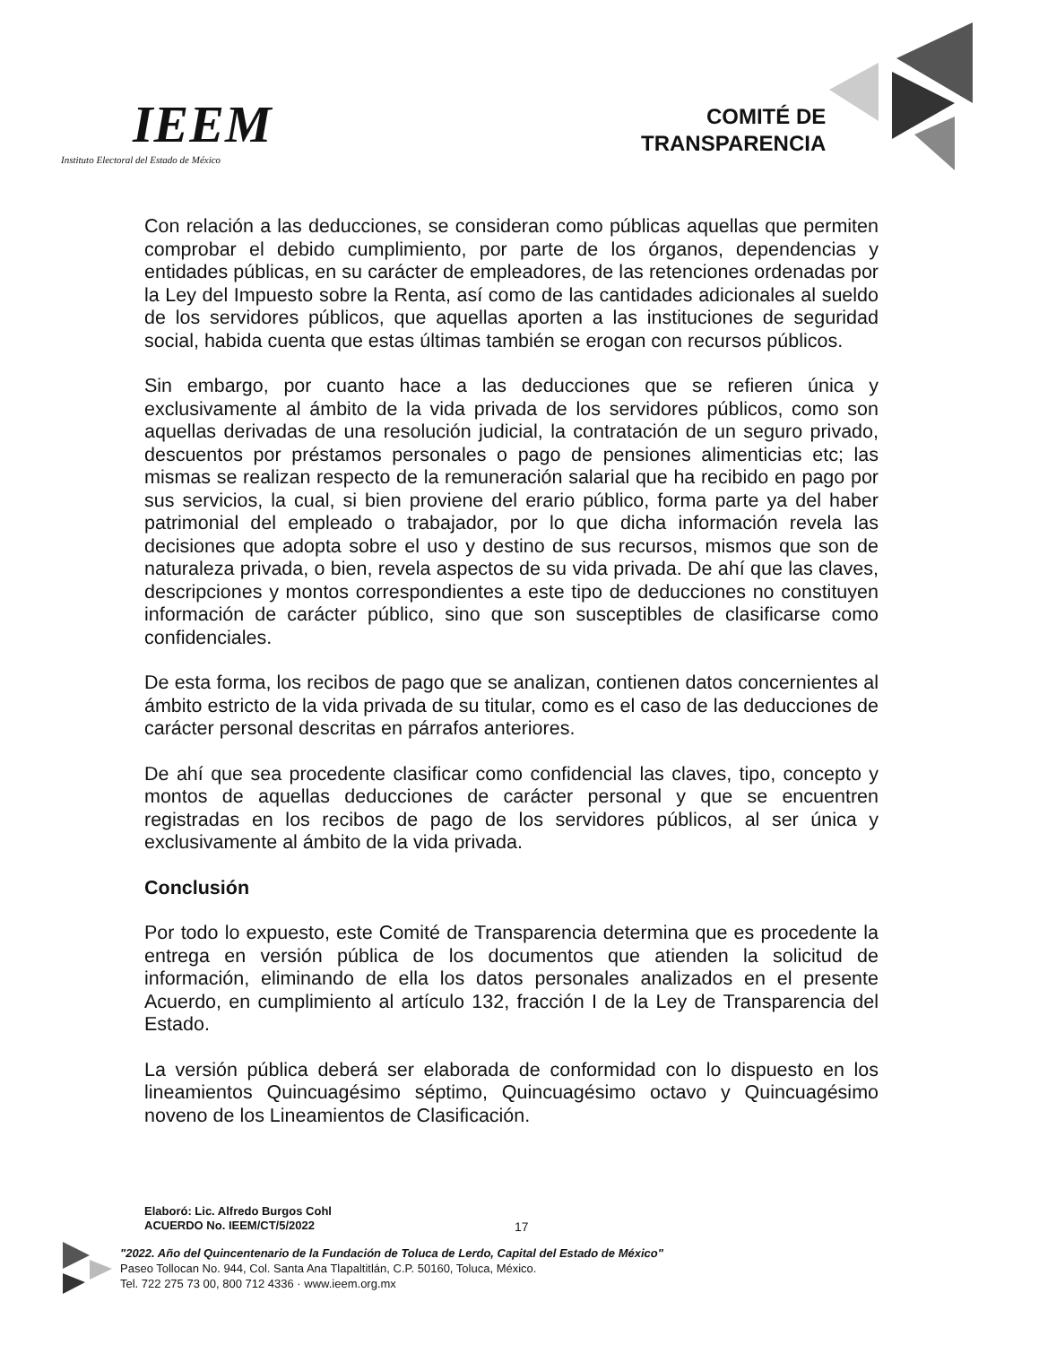IEEM
Instituto Electoral del Estado de México
COMITÉ DE
TRANSPARENCIA
Con relación a las deducciones, se consideran como públicas aquellas que permiten comprobar el debido cumplimiento, por parte de los órganos, dependencias y entidades públicas, en su carácter de empleadores, de las retenciones ordenadas por la Ley del Impuesto sobre la Renta, así como de las cantidades adicionales al sueldo de los servidores públicos, que aquellas aporten a las instituciones de seguridad social, habida cuenta que estas últimas también se erogan con recursos públicos.
Sin embargo, por cuanto hace a las deducciones que se refieren única y exclusivamente al ámbito de la vida privada de los servidores públicos, como son aquellas derivadas de una resolución judicial, la contratación de un seguro privado, descuentos por préstamos personales o pago de pensiones alimenticias etc; las mismas se realizan respecto de la remuneración salarial que ha recibido en pago por sus servicios, la cual, si bien proviene del erario público, forma parte ya del haber patrimonial del empleado o trabajador, por lo que dicha información revela las decisiones que adopta sobre el uso y destino de sus recursos, mismos que son de naturaleza privada, o bien, revela aspectos de su vida privada. De ahí que las claves, descripciones y montos correspondientes a este tipo de deducciones no constituyen información de carácter público, sino que son susceptibles de clasificarse como confidenciales.
De esta forma, los recibos de pago que se analizan, contienen datos concernientes al ámbito estricto de la vida privada de su titular, como es el caso de las deducciones de carácter personal descritas en párrafos anteriores.
De ahí que sea procedente clasificar como confidencial las claves, tipo, concepto y montos de aquellas deducciones de carácter personal y que se encuentren registradas en los recibos de pago de los servidores públicos, al ser única y exclusivamente al ámbito de la vida privada.
Conclusión
Por todo lo expuesto, este Comité de Transparencia determina que es procedente la entrega en versión pública de los documentos que atienden la solicitud de información, eliminando de ella los datos personales analizados en el presente Acuerdo, en cumplimiento al artículo 132, fracción I de la Ley de Transparencia del Estado.
La versión pública deberá ser elaborada de conformidad con lo dispuesto en los lineamientos Quincuagésimo séptimo, Quincuagésimo octavo y Quincuagésimo noveno de los Lineamientos de Clasificación.
Elaboró: Lic. Alfredo Burgos Cohl
ACUERDO No. IEEM/CT/5/2022
17
"2022. Año del Quincentenario de la Fundación de Toluca de Lerdo, Capital del Estado de México"
Paseo Tollocan No. 944, Col. Santa Ana Tlapaltitlán, C.P. 50160, Toluca, México.
Tel. 722 275 73 00, 800 712 4336 · www.ieem.org.mx